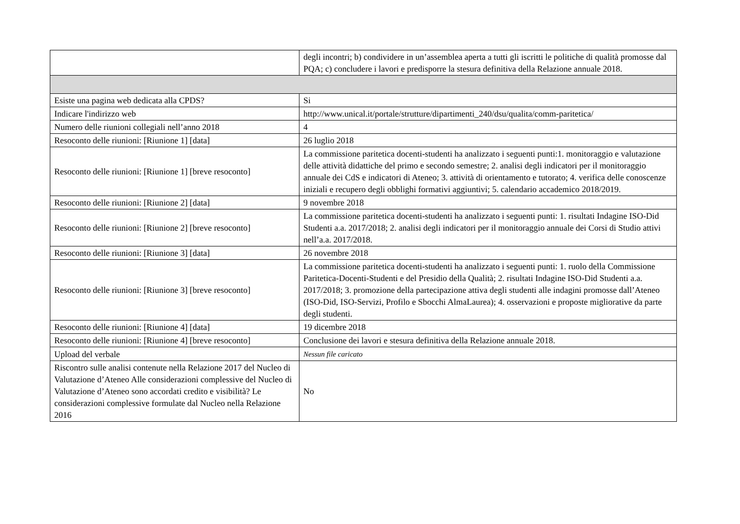| | degli incontri; b) condividere in un’assemblea aperta a tutti gli iscritti le politiche di qualità promosse dal PQA; c) concludere i lavori e predisporre la stesura definitiva della Relazione annuale 2018. |
| Esiste una pagina web dedicata alla CPDS? | Si |
| Indicare l'indirizzo web | http://www.unical.it/portale/strutture/dipartimenti_240/dsu/qualita/comm-paritetica/ |
| Numero delle riunioni collegiali nell’anno 2018 | 4 |
| Resoconto delle riunioni: [Riunione 1] [data] | 26 luglio 2018 |
| Resoconto delle riunioni: [Riunione 1] [breve resoconto] | La commissione paritetica docenti-studenti ha analizzato i seguenti punti:1. monitoraggio e valutazione delle attività didattiche del primo e secondo semestre; 2. analisi degli indicatori per il monitoraggio annuale dei CdS e indicatori di Ateneo; 3. attività di orientamento e tutorato; 4. verifica delle conoscenze iniziali e recupero degli obblighi formativi aggiuntivi; 5. calendario accademico 2018/2019. |
| Resoconto delle riunioni: [Riunione 2] [data] | 9 novembre 2018 |
| Resoconto delle riunioni: [Riunione 2] [breve resoconto] | La commissione paritetica docenti-studenti ha analizzato i seguenti punti: 1. risultati Indagine ISO-Did Studenti a.a. 2017/2018; 2. analisi degli indicatori per il monitoraggio annuale dei Corsi di Studio attivi nell’a.a. 2017/2018. |
| Resoconto delle riunioni: [Riunione 3] [data] | 26 novembre 2018 |
| Resoconto delle riunioni: [Riunione 3] [breve resoconto] | La commissione paritetica docenti-studenti ha analizzato i seguenti punti: 1. ruolo della Commissione Paritetica-Docenti-Studenti e del Presidio della Qualità; 2. risultati Indagine ISO-Did Studenti a.a. 2017/2018; 3. promozione della partecipazione attiva degli studenti alle indagini promosse dall’Ateneo (ISO-Did, ISO-Servizi, Profilo e Sbocchi AlmaLaurea); 4. osservazioni e proposte migliorative da parte degli studenti. |
| Resoconto delle riunioni: [Riunione 4] [data] | 19 dicembre 2018 |
| Resoconto delle riunioni: [Riunione 4] [breve resoconto] | Conclusione dei lavori e stesura definitiva della Relazione annuale 2018. |
| Upload del verbale | Nessun file caricato |
| Riscontro sulle analisi contenute nella Relazione 2017 del Nucleo di Valutazione d’Ateneo Alle considerazioni complessive del Nucleo di Valutazione d’Ateneo sono accordati credito e visibilità? Le considerazioni complessive formulate dal Nucleo nella Relazione 2016 | No |